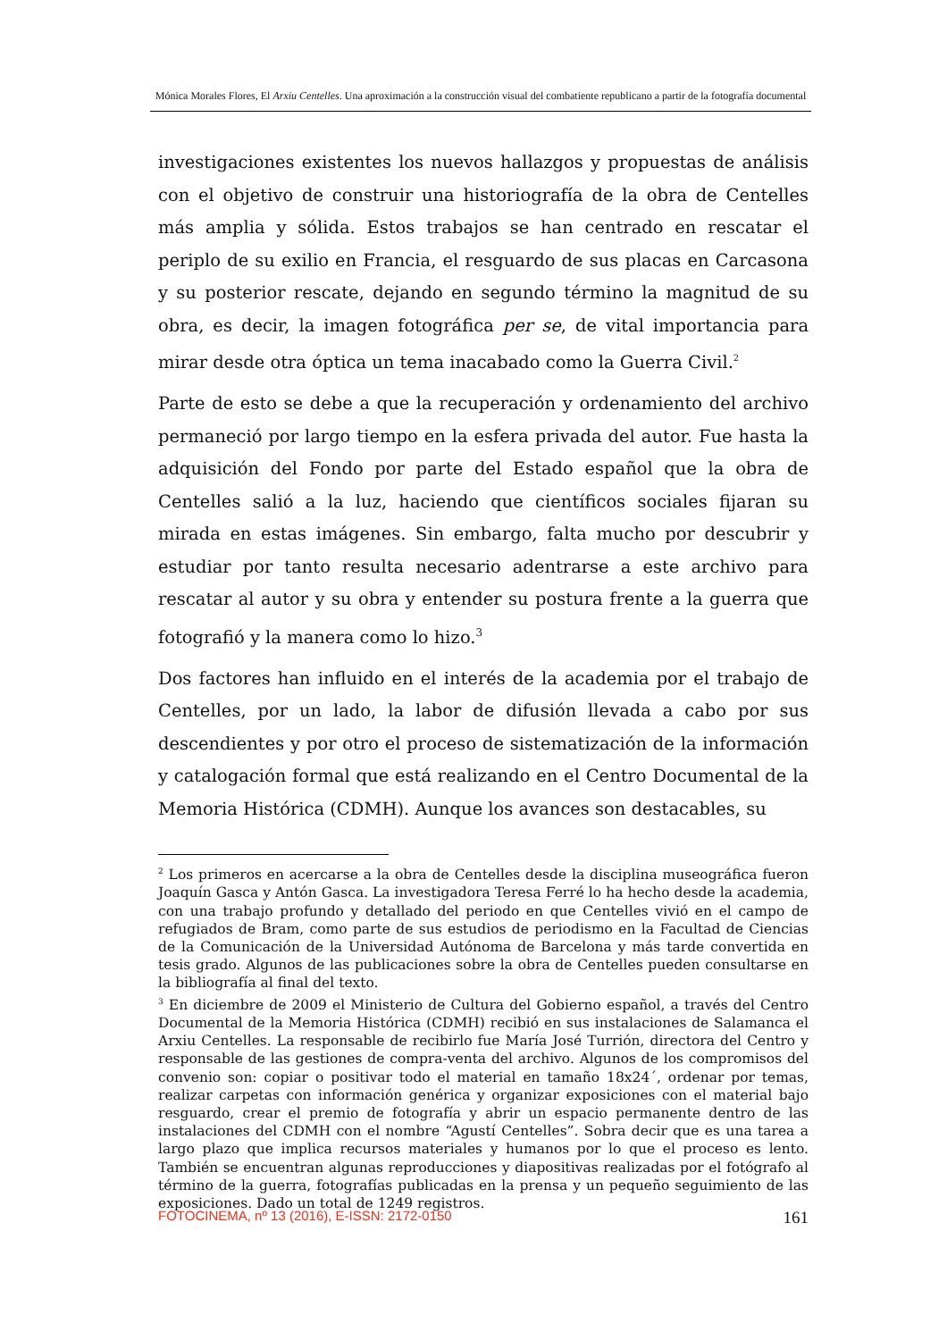Mónica Morales Flores, El Arxiu Centelles. Una aproximación a la construcción visual del combatiente republicano a partir de la fotografía documental
investigaciones existentes los nuevos hallazgos y propuestas de análisis con el objetivo de construir una historiografía de la obra de Centelles más amplia y sólida. Estos trabajos se han centrado en rescatar el periplo de su exilio en Francia, el resguardo de sus placas en Carcasona y su posterior rescate, dejando en segundo término la magnitud de su obra, es decir, la imagen fotográfica per se, de vital importancia para mirar desde otra óptica un tema inacabado como la Guerra Civil.<sup>2</sup>
Parte de esto se debe a que la recuperación y ordenamiento del archivo permaneció por largo tiempo en la esfera privada del autor. Fue hasta la adquisición del Fondo por parte del Estado español que la obra de Centelles salió a la luz, haciendo que científicos sociales fijaran su mirada en estas imágenes. Sin embargo, falta mucho por descubrir y estudiar por tanto resulta necesario adentrarse a este archivo para rescatar al autor y su obra y entender su postura frente a la guerra que fotografió y la manera como lo hizo.<sup>3</sup>
Dos factores han influido en el interés de la academia por el trabajo de Centelles, por un lado, la labor de difusión llevada a cabo por sus descendientes y por otro el proceso de sistematización de la información y catalogación formal que está realizando en el Centro Documental de la Memoria Histórica (CDMH). Aunque los avances son destacables, su
<sup>2</sup> Los primeros en acercarse a la obra de Centelles desde la disciplina museográfica fueron Joaquín Gasca y Antón Gasca. La investigadora Teresa Ferré lo ha hecho desde la academia, con una trabajo profundo y detallado del periodo en que Centelles vivió en el campo de refugiados de Bram, como parte de sus estudios de periodismo en la Facultad de Ciencias de la Comunicación de la Universidad Autónoma de Barcelona y más tarde convertida en tesis grado. Algunos de las publicaciones sobre la obra de Centelles pueden consultarse en la bibliografía al final del texto.
<sup>3</sup> En diciembre de 2009 el Ministerio de Cultura del Gobierno español, a través del Centro Documental de la Memoria Histórica (CDMH) recibió en sus instalaciones de Salamanca el Arxiu Centelles. La responsable de recibirlo fue María José Turrión, directora del Centro y responsable de las gestiones de compra-venta del archivo. Algunos de los compromisos del convenio son: copiar o positivar todo el material en tamaño 18x24´, ordenar por temas, realizar carpetas con información genérica y organizar exposiciones con el material bajo resguardo, crear el premio de fotografía y abrir un espacio permanente dentro de las instalaciones del CDMH con el nombre “Agustí Centelles”. Sobra decir que es una tarea a largo plazo que implica recursos materiales y humanos por lo que el proceso es lento. También se encuentran algunas reproducciones y diapositivas realizadas por el fotógrafo al término de la guerra, fotografías publicadas en la prensa y un pequeño seguimiento de las exposiciones. Dado un total de 1249 registros.
FOTOCINEMA, nº 13 (2016), E-ISSN: 2172-0150 161